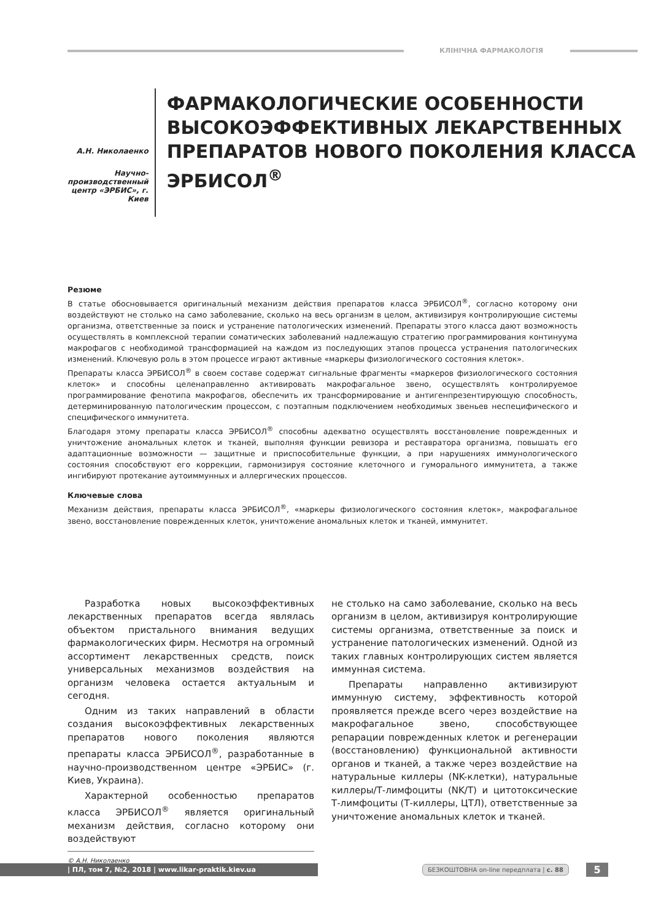КЛІНІЧНА ФАРМАКОЛОГІЯ
А.Н. Николаенко
Научно-производственный центр «ЭРБИС», г. Киев
ФАРМАКОЛОГИЧЕСКИЕ ОСОБЕННОСТИ ВЫСОКОЭФФЕКТИВНЫХ ЛЕКАРСТВЕННЫХ ПРЕПАРАТОВ НОВОГО ПОКОЛЕНИЯ КЛАССА ЭРБИСОЛ<sup>®</sup>
Резюме
В статье обосновывается оригинальный механизм действия препаратов класса ЭРБИСОЛ<sup>®</sup>, согласно которому они воздействуют не столько на само заболевание, сколько на весь организм в целом, активизируя контролирующие системы организма, ответственные за поиск и устранение патологических изменений. Препараты этого класса дают возможность осуществлять в комплексной терапии соматических заболеваний надлежащую стратегию программирования континуума макрофагов с необходимой трансформацией на каждом из последующих этапов процесса устранения патологических изменений. Ключевую роль в этом процессе играют активные «маркеры физиологического состояния клеток».
Препараты класса ЭРБИСОЛ<sup>®</sup> в своем составе содержат сигнальные фрагменты «маркеров физиологического состояния клеток» и способны целенаправленно активировать макрофагальное звено, осуществлять контролируемое программирование фенотипа макрофагов, обеспечить их трансформирование и антигенпрезентирующую способность, детерминированную патологическим процессом, с поэтапным подключением необходимых звеньев неспецифического и специфического иммунитета.
Благодаря этому препараты класса ЭРБИСОЛ<sup>®</sup> способны адекватно осуществлять восстановление поврежденных и уничтожение аномальных клеток и тканей, выполняя функции ревизора и реставратора организма, повышать его адаптационные возможности — защитные и приспособительные функции, а при нарушениях иммунологического состояния способствуют его коррекции, гармонизируя состояние клеточного и гуморального иммунитета, а также ингибируют протекание аутоиммунных и аллергических процессов.
Ключевые слова
Механизм действия, препараты класса ЭРБИСОЛ<sup>®</sup>, «маркеры физиологического состояния клеток», макрофагальное звено, восстановление поврежденных клеток, уничтожение аномальных клеток и тканей, иммунитет.
Разработка новых высокоэффективных лекарственных препаратов всегда являлась объектом пристального внимания ведущих фармакологических фирм. Несмотря на огромный ассортимент лекарственных средств, поиск универсальных механизмов воздействия на организм человека остается актуальным и сегодня.
Одним из таких направлений в области создания высокоэффективных лекарственных препаратов нового поколения являются препараты класса ЭРБИСОЛ<sup>®</sup>, разработанные в научно-производственном центре «ЭРБИС» (г. Киев, Украина).
Характерной особенностью препаратов класса ЭРБИСОЛ<sup>®</sup> является оригинальный механизм действия, согласно которому они воздействуют
© А.Н. Николаенко
не столько на само заболевание, сколько на весь организм в целом, активизируя контролирующие системы организма, ответственные за поиск и устранение патологических изменений. Одной из таких главных контролирующих систем является иммунная система.
Препараты направленно активизируют иммунную систему, эффективность которой проявляется прежде всего через воздействие на макрофагальное звено, способствующее репарации поврежденных клеток и регенерации (восстановлению) функциональной активности органов и тканей, а также через воздействие на натуральные киллеры (NK-клетки), натуральные киллеры/Т-лимфоциты (NK/T) и цитотоксические Т-лимфоциты (Т-киллеры, ЦТЛ), ответственные за уничтожение аномальных клеток и тканей.
| ПЛ, том 7, №2, 2018 | www.likar-praktik.kiev.ua
БЕЗКОШТОВНА on-line передплата | с. 88
5